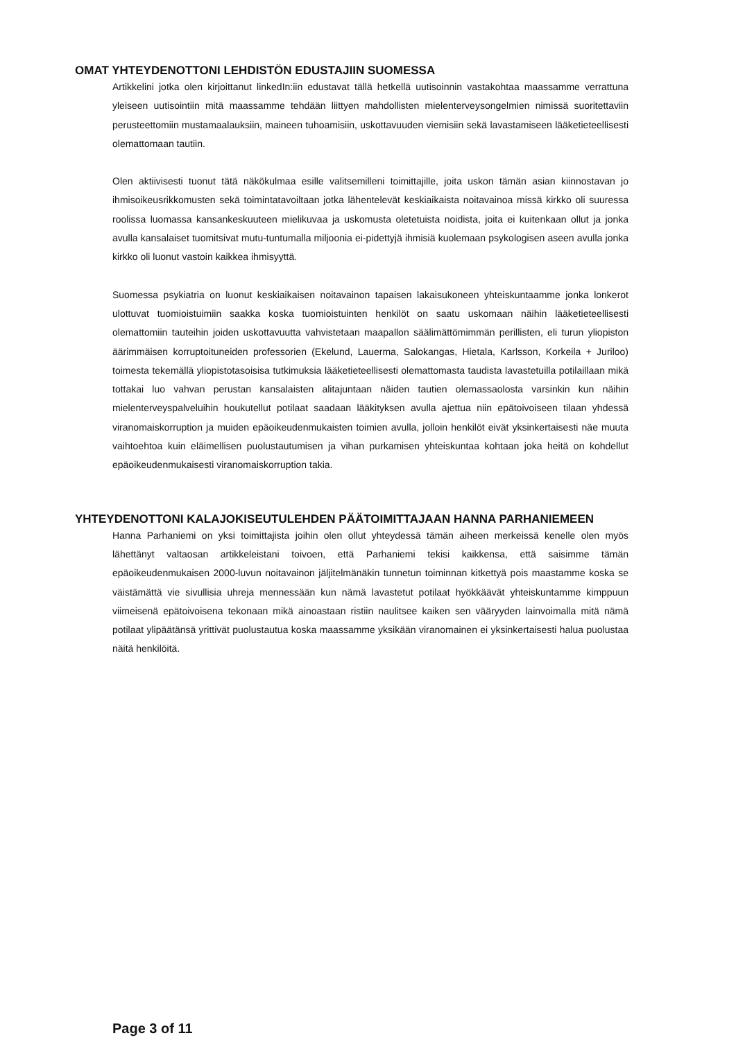OMAT YHTEYDENOTTONI LEHDISTÖN EDUSTAJIIN SUOMESSA
Artikkelini jotka olen kirjoittanut linkedIn:iin edustavat tällä hetkellä uutisoinnin vastakohtaa maassamme verrattuna yleiseen uutisointiin mitä maassamme tehdään liittyen mahdollisten mielenterveysongelmien nimissä suoritettaviin perusteettomiin mustamaalauksiin, maineen tuhoamisiin, uskottavuuden viemisiin sekä lavastamiseen lääketieteellisesti olemattomaan tautiin.
Olen aktiivisesti tuonut tätä näkökulmaa esille valitsemilleni toimittajille, joita uskon tämän asian kiinnostavan jo ihmisoikeusrikkomusten sekä toimintatavoiltaan jotka lähentelevät keskiaikaista noitavainoa missä kirkko oli suuressa roolissa luomassa kansankeskuuteen mielikuvaa ja uskomusta oletetuista noidista, joita ei kuitenkaan ollut ja jonka avulla kansalaiset tuomitsivat mutu-tuntumalla miljoonia ei-pidettyjä ihmisiä kuolemaan psykologisen aseen avulla jonka kirkko oli luonut vastoin kaikkea ihmisyyttä.
Suomessa psykiatria on luonut keskiaikaisen noitavainon tapaisen lakaisukoneen yhteiskuntaamme jonka lonkerot ulottuvat tuomioistuimiin saakka koska tuomioistuinten henkilöt on saatu uskomaan näihin lääketieteellisesti olemattomiin tauteihin joiden uskottavuutta vahvistetaan maapallon säälimättömimmän perillisten, eli turun yliopiston äärimmäisen korruptoituneiden professorien (Ekelund, Lauerma, Salokangas, Hietala, Karlsson, Korkeila + Juriloo) toimesta tekemällä yliopistotasoisisa tutkimuksia lääketieteellisesti olemattomasta taudista lavastetuilla potilaillaan mikä tottakai luo vahvan perustan kansalaisten alitajuntaan näiden tautien olemassaolosta varsinkin kun näihin mielenterveyspalveluihin houkutellut potilaat saadaan lääkityksen avulla ajettua niin epätoivoiseen tilaan yhdessä viranomaiskorruption ja muiden epäoikeudenmukaisten toimien avulla, jolloin henkilöt eivät yksinkertaisesti näe muuta vaihtoehtoa kuin eläimellisen puolustautumisen ja vihan purkamisen yhteiskuntaa kohtaan joka heitä on kohdellut epäoikeudenmukaisesti viranomaiskorruption takia.
YHTEYDENOTTONI KALAJOKISEUTULEHDEN PÄÄTOIMITTAJAAN HANNA PARHANIEMEEN
Hanna Parhaniemi on yksi toimittajista joihin olen ollut yhteydessä tämän aiheen merkeissä kenelle olen myös lähettänyt valtaosan artikkeleistani toivoen, että Parhaniemi tekisi kaikkensa, että saisimme tämän epäoikeudenmukaisen 2000-luvun noitavainon jäljitelmänäkin tunnetun toiminnan kitkettyä pois maastamme koska se väistämättä vie sivullisia uhreja mennessään kun nämä lavastetut potilaat hyökkäävät yhteiskuntamme kimppuun viimeisenä epätoivoisena tekonaan mikä ainoastaan ristiin naulitsee kaiken sen vääryyden lainvoimalla mitä nämä potilaat ylipäätänsä yrittivät puolustautua koska maassamme yksikään viranomainen ei yksinkertaisesti halua puolustaa näitä henkilöitä.
Page 3 of 11